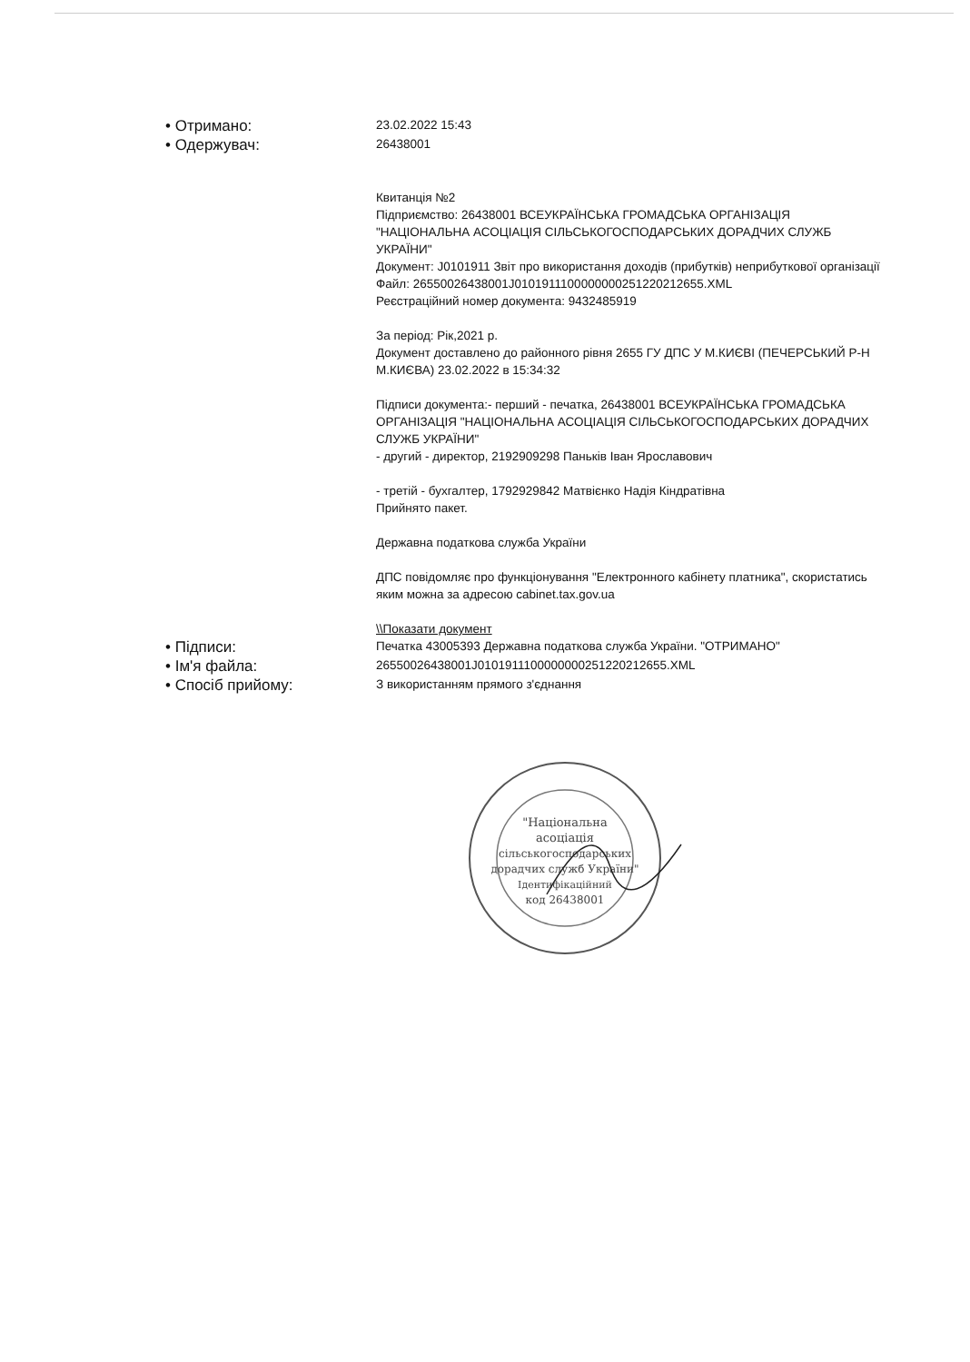• Отримано:
23.02.2022 15:43
• Одержувач:
26438001
Квитанція №2
Підприємство: 26438001 ВСЕУКРАЇНСЬКА ГРОМАДСЬКА ОРГАНІЗАЦІЯ "НАЦІОНАЛЬНА АСОЦІАЦІЯ СІЛЬСЬКОГОСПОДАРСЬКИХ ДОРАДЧИХ СЛУЖБ УКРАЇНИ"
Документ: J0101911 Звіт про використання доходів (прибутків) неприбуткової організації
Файл: 26550026438001J0101911100000000251220212655.XML
Реєстраційний номер документа: 9432485919
За період: Рік,2021 р.
Документ доставлено до районного рівня 2655 ГУ ДПС У М.КИЄВІ (ПЕЧЕРСЬКИЙ Р-Н М.КИЄВА) 23.02.2022 в 15:34:32
Підписи документа:- перший - печатка, 26438001 ВСЕУКРАЇНСЬКА ГРОМАДСЬКА ОРГАНІЗАЦІЯ "НАЦІОНАЛЬНА АСОЦІАЦІЯ СІЛЬСЬКОГОСПОДАРСЬКИХ ДОРАДЧИХ СЛУЖБ УКРАЇНИ"
- другий - директор, 2192909298 Паньків Іван Ярославович
- третій - бухгалтер, 1792929842 Матвієнко Надія Кіндратівна
Прийнято пакет.
Державна податкова служба України
ДПС повідомляє про функціонування "Електронного кабінету платника", скористатись яким можна за адресою cabinet.tax.gov.ua
\\Показати документ
• Підписи:
Печатка 43005393 Державна податкова служба України. "ОТРИМАНО"
• Ім'я файла:
26550026438001J0101911100000000251220212655.XML
• Спосіб прийому:
З використанням прямого з'єднання
"Національна
асоціація
сільськогосподарських
дорадчих служб України"
Ідентифікаційний
код 26438001